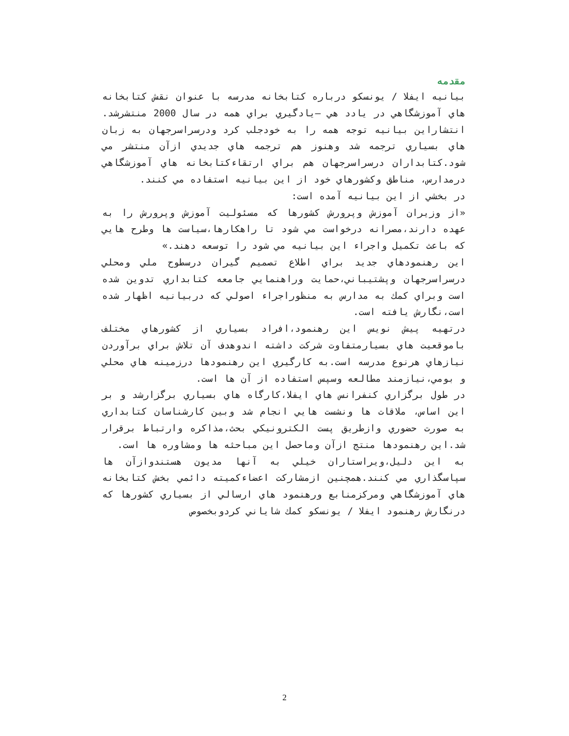مقدمه
بيانيه ايفلا / يونسكو درباره كتابخانه مدرسه با عنوان نقش كتابخانه هاي آموزشگاهي در يادد هي –يادگيري براي همه در سال 2000 منتشرشد. انتشاراين بيانيه توجه همه را به خودجلب كرد ودرسراسرجهان به زبان هاي بسياري ترجمه شد وهنوز هم ترجمه هاي جديدي ازآن منتشر مي شود.كتابداران درسراسرجهان هم براي ارتقاءكتابخانه هاي آموزشگاهي درمدارس، مناطق وكشورهاي خود از اين بيانيه استفاده مي كنند.
در بخشي از اين بيانيه آمده است:
«از وزيران آموزش وپرورش كشورها كه مسئوليت آموزش وپرورش را به عهده دارند،مصرانه درخواست مي شود تا راهكارها،سياست ها وطرح هايي كه باعث تكميل واجراء اين بيانيه مي شود را توسعه دهند.»
اين رهنمودهاي جديد براي اطلاع تصميم گيران درسطوح ملي ومحلي درسراسرجهان وپشتيباني،حمايت وراهنمايي جامعه كتابداري تدوين شده است وبراي كمك به مدارس به منظوراجراء اصولي كه دربيانيه اظهار شده است،نگارش يافته است.
درتهيه پيش نويس اين رهنمود،افراد بسياري از كشورهاي مختلف باموقعيت هاي بسيارمتفاوت شركت داشته اندوهدف آن تلاش براي برآوردن نيازهاي هرنوع مدرسه است.به كارگيري اين رهنمودها درزمينه هاي محلي و بومي،نيازمند مطالعه وسپس استفاده از آن ها است.
در طول برگزاري كنفرانس هاي ايفلا،كارگاه هاي بسياري برگزارشد و بر اين اساس، ملاقات ها ونشست هايي انجام شد وبين كارشناسان كتابداري به صورت حضوري وازطريق پست الكترونيكي بحث،مذاكره وارتباط برقرار شد.اين رهنمودها منتج ازآن وماحصل اين مباحثه ها ومشاوره ها است.
به اين دليل،ويراستاران خيلي به آنها مديون هستندوازآن ها سپاسگذاري مي كنند.همچنين ازمشاركت اعضاءكميته دائمي بخش كتابخانه هاي آموزشگاهي ومركزمنابع ورهنمود هاي ارسالي از بسياري كشورها كه درنگارش رهنمود ايفلا / يونسكو كمك شاياني كردوبخصوص
2